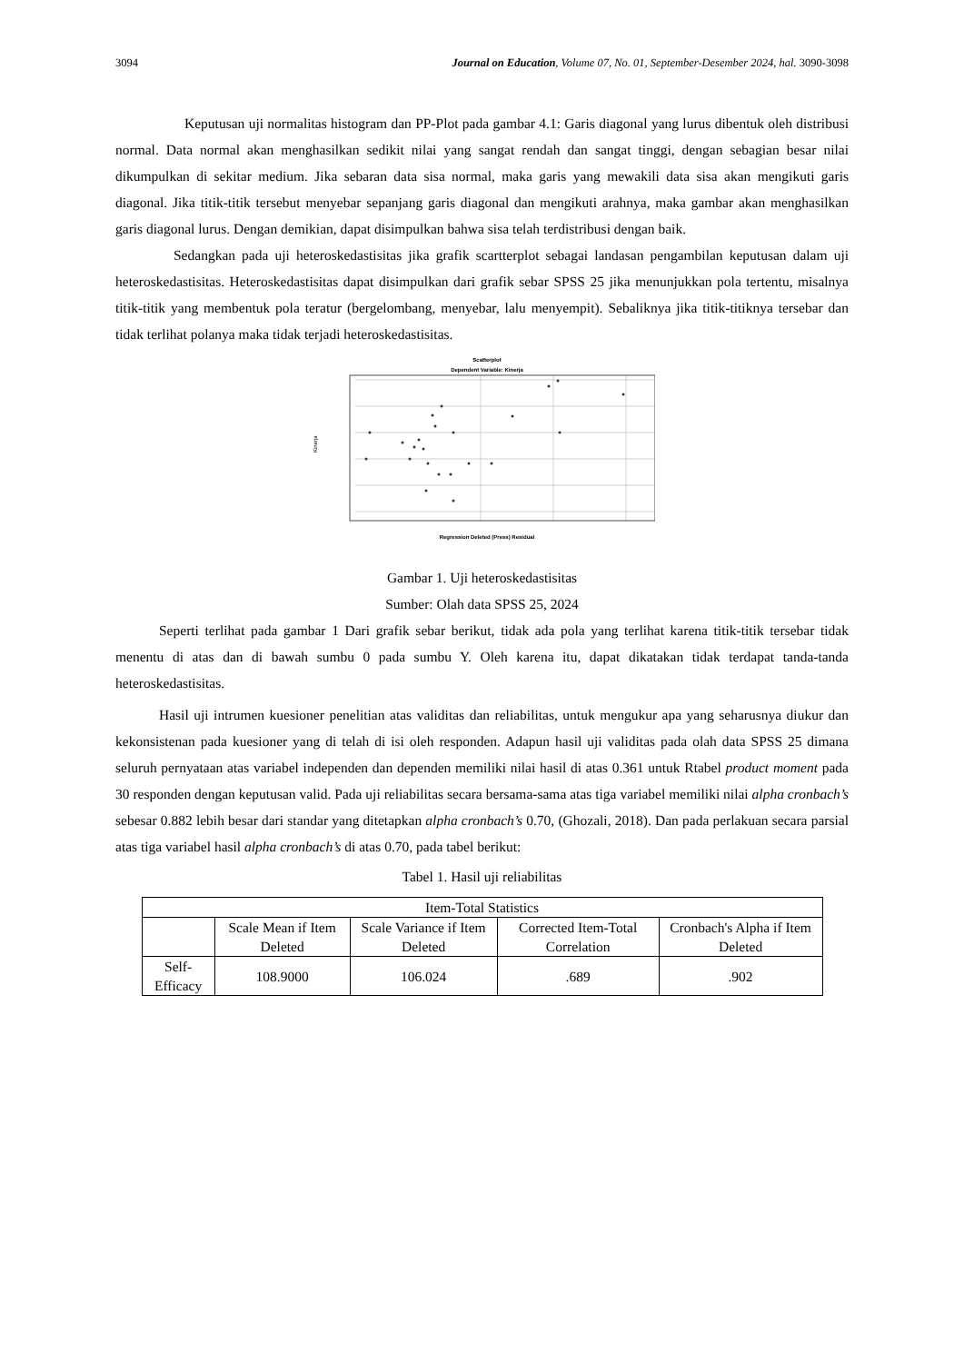3094 Journal on Education, Volume 07, No. 01, September-Desember 2024, hal. 3090-3098
Keputusan uji normalitas histogram dan PP-Plot pada gambar 4.1: Garis diagonal yang lurus dibentuk oleh distribusi normal. Data normal akan menghasilkan sedikit nilai yang sangat rendah dan sangat tinggi, dengan sebagian besar nilai dikumpulkan di sekitar medium. Jika sebaran data sisa normal, maka garis yang mewakili data sisa akan mengikuti garis diagonal. Jika titik-titik tersebut menyebar sepanjang garis diagonal dan mengikuti arahnya, maka gambar akan menghasilkan garis diagonal lurus. Dengan demikian, dapat disimpulkan bahwa sisa telah terdistribusi dengan baik.
Sedangkan pada uji heteroskedastisitas jika grafik scartterplot sebagai landasan pengambilan keputusan dalam uji heteroskedastisitas. Heteroskedastisitas dapat disimpulkan dari grafik sebar SPSS 25 jika menunjukkan pola tertentu, misalnya titik-titik yang membentuk pola teratur (bergelombang, menyebar, lalu menyempit). Sebaliknya jika titik-titiknya tersebar dan tidak terlihat polanya maka tidak terjadi heteroskedastisitas.
Scatterplot
Dependent Variable: Kinerja
Kinerja
Regression Deleted (Press) Residual
Gambar 1. Uji heteroskedastisitas
Sumber: Olah data SPSS 25, 2024
Seperti terlihat pada gambar 1 Dari grafik sebar berikut, tidak ada pola yang terlihat karena titik-titik tersebar tidak menentu di atas dan di bawah sumbu 0 pada sumbu Y. Oleh karena itu, dapat dikatakan tidak terdapat tanda-tanda heteroskedastisitas.
Hasil uji intrumen kuesioner penelitian atas validitas dan reliabilitas, untuk mengukur apa yang seharusnya diukur dan kekonsistenan pada kuesioner yang di telah di isi oleh responden. Adapun hasil uji validitas pada olah data SPSS 25 dimana seluruh pernyataan atas variabel independen dan dependen memiliki nilai hasil di atas 0.361 untuk Rtabel product moment pada 30 responden dengan keputusan valid. Pada uji reliabilitas secara bersama-sama atas tiga variabel memiliki nilai alpha cronbach’s sebesar 0.882 lebih besar dari standar yang ditetapkan alpha cronbach’s 0.70, (Ghozali, 2018). Dan pada perlakuan secara parsial atas tiga variabel hasil alpha cronbach’s di atas 0.70, pada tabel berikut:
Tabel 1. Hasil uji reliabilitas
| Item-Total Statistics | | | | |
| --- | --- | --- | --- | --- |
| | Scale Mean if Item Deleted | Scale Variance if Item Deleted | Corrected Item-Total Correlation | Cronbach's Alpha if Item Deleted |
| Self-Efficacy | 108.9000 | 106.024 | .689 | .902 |